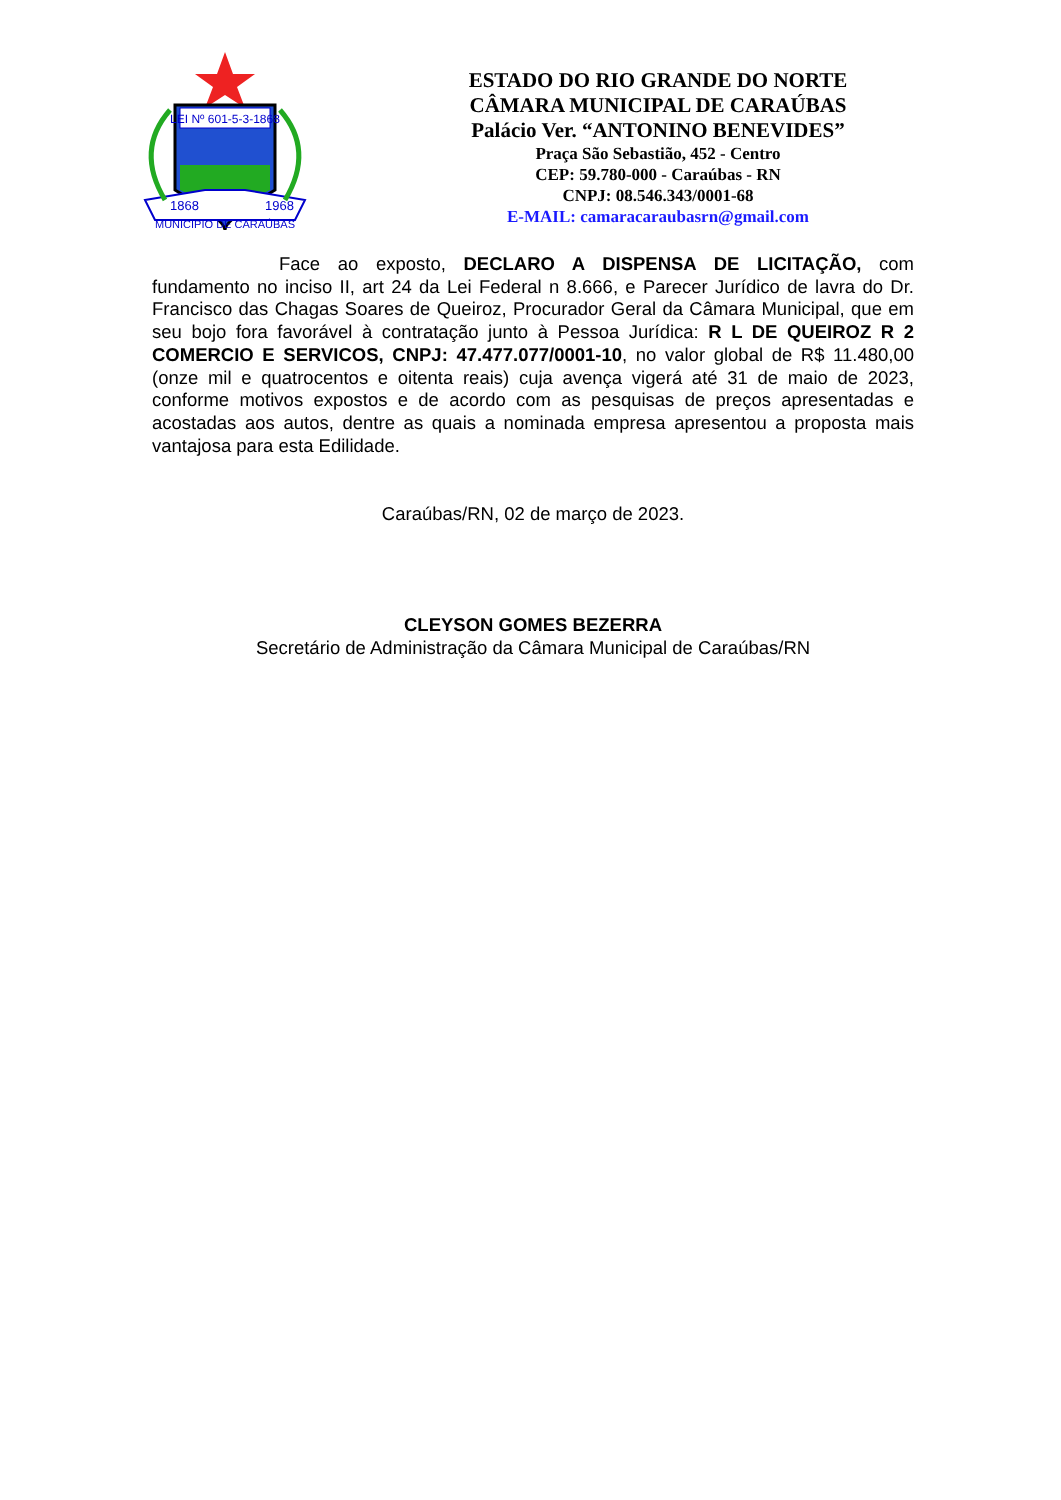LEI Nº 601-5-3-1868
1868
1968
MUNICIPIO DE CARAÚBAS
ESTADO DO RIO GRANDE DO NORTE
CÂMARA MUNICIPAL DE CARAÚBAS
Palácio Ver. “ANTONINO BENEVIDES”
Praça São Sebastião, 452 - Centro
CEP: 59.780-000 - Caraúbas - RN
CNPJ: 08.546.343/0001-68
E-MAIL: camaracaraubasrn@gmail.com
Face ao exposto, DECLARO A DISPENSA DE LICITAÇÃO, com fundamento no inciso II, art 24 da Lei Federal n 8.666, e Parecer Jurídico de lavra do Dr. Francisco das Chagas Soares de Queiroz, Procurador Geral da Câmara Municipal, que em seu bojo fora favorável à contratação junto à Pessoa Jurídica: R L DE QUEIROZ R 2 COMERCIO E SERVICOS, CNPJ: 47.477.077/0001-10, no valor global de R$ 11.480,00 (onze mil e quatrocentos e oitenta reais) cuja avença vigerá até 31 de maio de 2023, conforme motivos expostos e de acordo com as pesquisas de preços apresentadas e acostadas aos autos, dentre as quais a nominada empresa apresentou a proposta mais vantajosa para esta Edilidade.
Caraúbas/RN, 02 de março de 2023.
CLEYSON GOMES BEZERRA
Secretário de Administração da Câmara Municipal de Caraúbas/RN